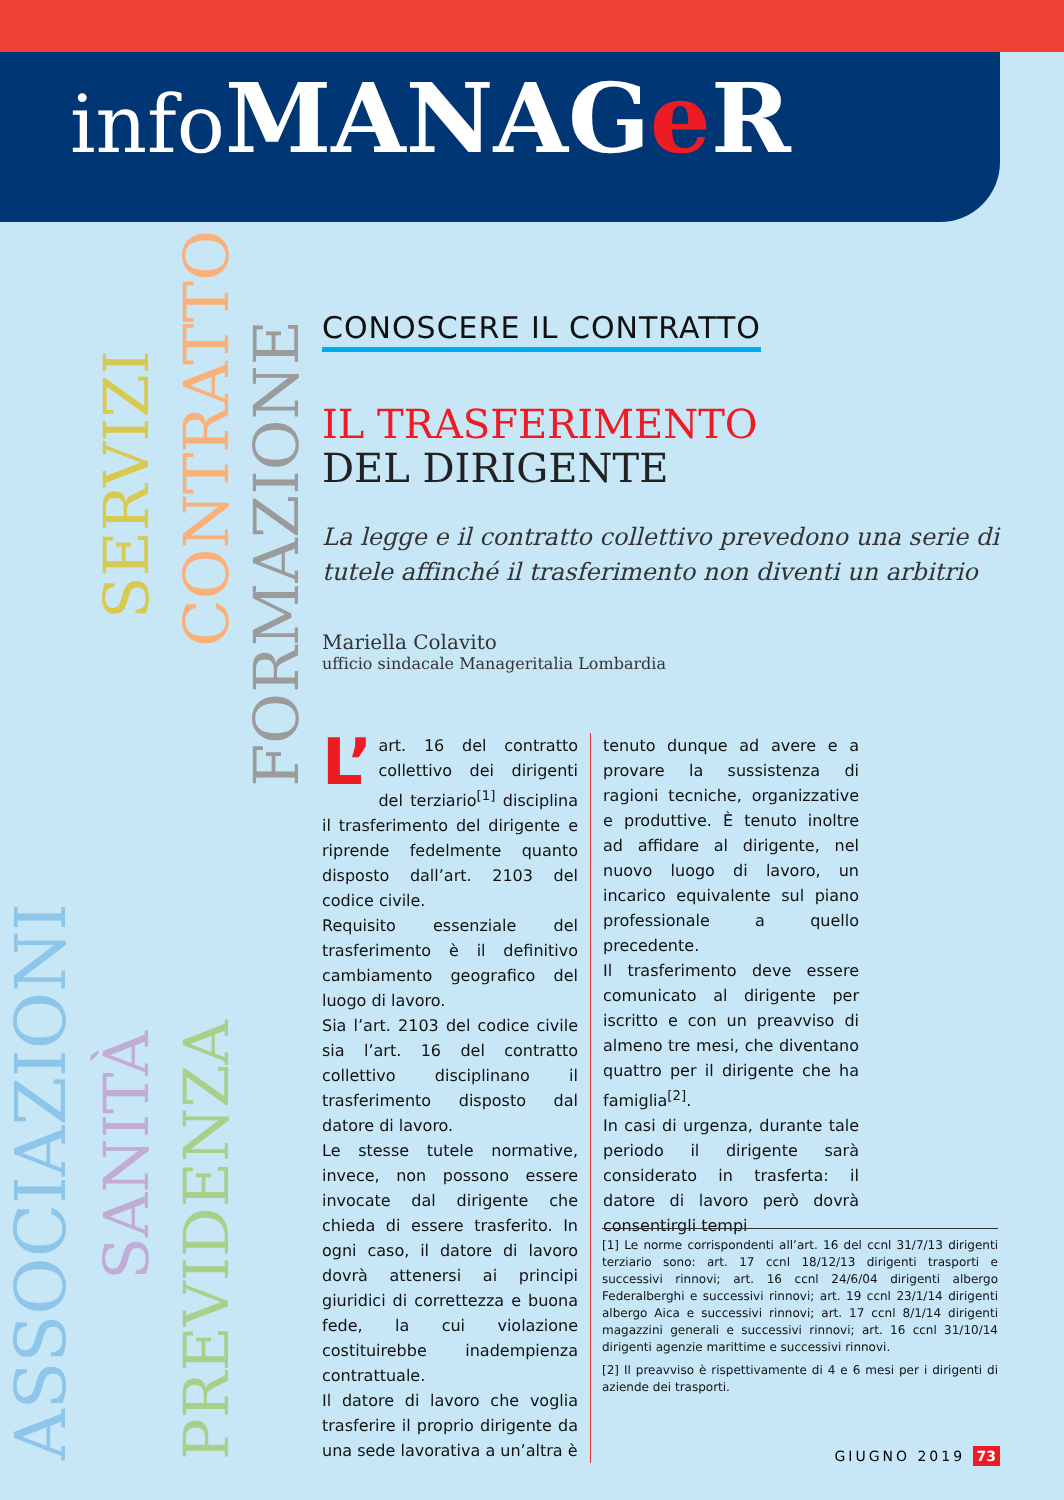info MANAGe R
ASSOCIAZIONI
SERVIZI
SANITÀ
CONTRATTO
PREVIDENZA
FORMAZIONE
CONOSCERE IL CONTRATTO
IL TRASFERIMENTO
DEL DIRIGENTE
La legge e il contratto collettivo prevedono una serie di tutele affinché il trasferimento non diventi un arbitrio
Mariella Colavito
ufficio sindacale Manageritalia Lombardia
L’ art. 16 del contratto collettivo dei dirigenti del terziario<sup>[1]</sup> disciplina il trasferimento del dirigente e riprende fedelmente quanto disposto dall’art. 2103 del codice civile.
Requisito essenziale del trasferimento è il definitivo cambiamento geografico del luogo di lavoro.
Sia l’art. 2103 del codice civile sia l’art. 16 del contratto collettivo disciplinano il trasferimento disposto dal datore di lavoro.
Le stesse tutele normative, invece, non possono essere invocate dal dirigente che chieda di essere trasferito. In ogni caso, il datore di lavoro dovrà attenersi ai principi giuridici di correttezza e buona fede, la cui violazione costituirebbe inadempienza contrattuale.
Il datore di lavoro che voglia trasferire il proprio dirigente da una sede lavorativa a un’altra è
tenuto dunque ad avere e a provare la sussistenza di ragioni tecniche, organizzative e produttive. È tenuto inoltre ad affidare al dirigente, nel nuovo luogo di lavoro, un incarico equivalente sul piano professionale a quello precedente.
Il trasferimento deve essere comunicato al dirigente per iscritto e con un preavviso di almeno tre mesi, che diventano quattro per il dirigente che ha famiglia<sup>[2]</sup>.
In casi di urgenza, durante tale periodo il dirigente sarà considerato in trasferta: il datore di lavoro però dovrà consentirgli tempi
[1] Le norme corrispondenti all’art. 16 del ccnl 31/7/13 dirigenti terziario sono: art. 17 ccnl 18/12/13 dirigenti trasporti e successivi rinnovi; art. 16 ccnl 24/6/04 dirigenti albergo Federalberghi e successivi rinnovi; art. 19 ccnl 23/1/14 dirigenti albergo Aica e successivi rinnovi; art. 17 ccnl 8/1/14 dirigenti magazzini generali e successivi rinnovi; art. 16 ccnl 31/10/14 dirigenti agenzie marittime e successivi rinnovi.
[2] Il preavviso è rispettivamente di 4 e 6 mesi per i dirigenti di aziende dei trasporti.
GIUGNO 2019 73